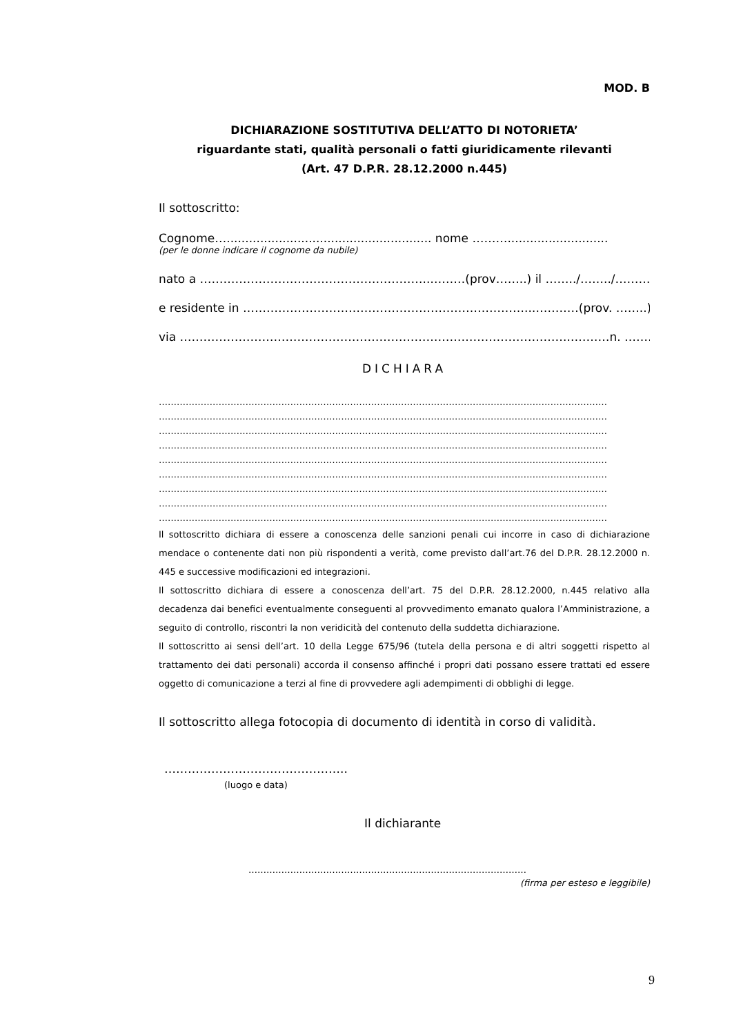MOD. B
DICHIARAZIONE SOSTITUTIVA DELL’ATTO DI NOTORIETA’
riguardante stati, qualità personali o fatti giuridicamente rilevanti
(Art. 47 D.P.R. 28.12.2000 n.445)
Il sottoscritto:
Cognome…....................................................... nome ………...........................
(per le donne indicare il cognome da nubile)
nato a …………………………………………………..………(prov……..) il ……../……../………...
e residente in ………………………………………………………………..…………(prov. ……..)
via ………………………………………………………………………………………..………n. ……………
DICHIARA
……………………………………………………………………………………………………………………………………
……………………………………………………………………………………………………………………………………
……………………………………………………………………………………………………………………………………
……………………………………………………………………………………………………………………………………
……………………………………………………………………………………………………………………………………
……………………………………………………………………………………………………………………………………
……………………………………………………………………………………………………………………………………
……………………………………………………………………………………………………………………………………
……………………………………………………………………………………………………………………………………
Il sottoscritto dichiara di essere a conoscenza delle sanzioni penali cui incorre in caso di dichiarazione mendace o contenente dati non più rispondenti a verità, come previsto dall’art.76 del D.P.R. 28.12.2000 n. 445 e successive modificazioni ed integrazioni.
Il sottoscritto dichiara di essere a conoscenza dell’art. 75 del D.P.R. 28.12.2000, n.445 relativo alla decadenza dai benefici eventualmente conseguenti al provvedimento emanato qualora l’Amministrazione, a seguito di controllo, riscontri la non veridicità del contenuto della suddetta dichiarazione.
Il sottoscritto ai sensi dell’art. 10 della Legge 675/96 (tutela della persona e di altri soggetti rispetto al trattamento dei dati personali) accorda il consenso affinché i propri dati possano essere trattati ed essere oggetto di comunicazione a terzi al fine di provvedere agli adempimenti di obblighi di legge.
Il sottoscritto allega fotocopia di documento di identità in corso di validità.
………………………………………..
(luogo e data)
Il dichiarante
…………………………………………………………………………………
(firma per esteso e leggibile)
9